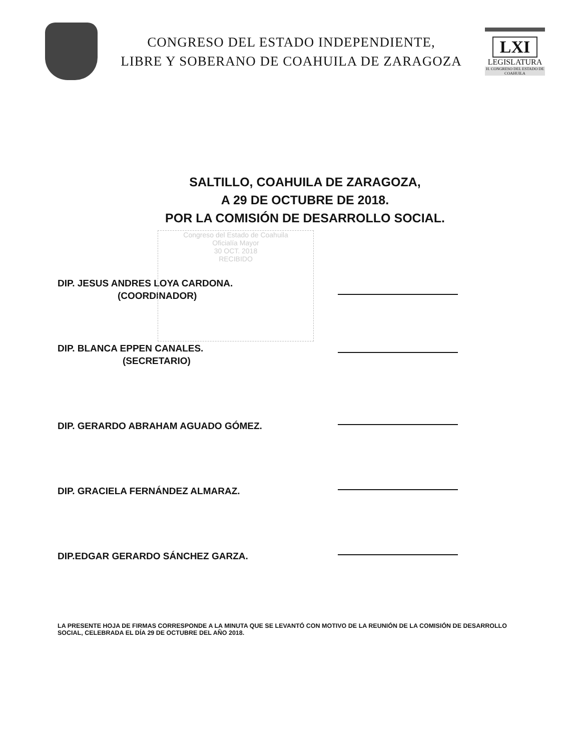CONGRESO DEL ESTADO INDEPENDIENTE,
LIBRE Y SOBERANO DE COAHUILA DE ZARAGOZA
LXI
LEGISLATURA
H. CONGRESO DEL ESTADO DE COAHUILA
SALTILLO, COAHUILA DE ZARAGOZA,
A 29 DE OCTUBRE DE 2018.
POR LA COMISIÓN DE DESARROLLO SOCIAL.
DIP. JESUS ANDRES LOYA CARDONA.
(COORDINADOR)
DIP. BLANCA EPPEN CANALES.
(SECRETARIO)
DIP. GERARDO ABRAHAM AGUADO GÓMEZ.
DIP. GRACIELA FERNÁNDEZ ALMARAZ.
DIP.EDGAR GERARDO SÁNCHEZ GARZA.
LA PRESENTE HOJA DE FIRMAS CORRESPONDE A LA MINUTA QUE SE LEVANTÓ CON MOTIVO DE LA REUNIÓN DE LA COMISIÓN DE DESARROLLO SOCIAL, CELEBRADA EL DÍA 29 DE OCTUBRE DEL AÑO 2018.
Congreso del Estado de Coahuila
Oficialía Mayor
30 OCT. 2018
RECIBIDO